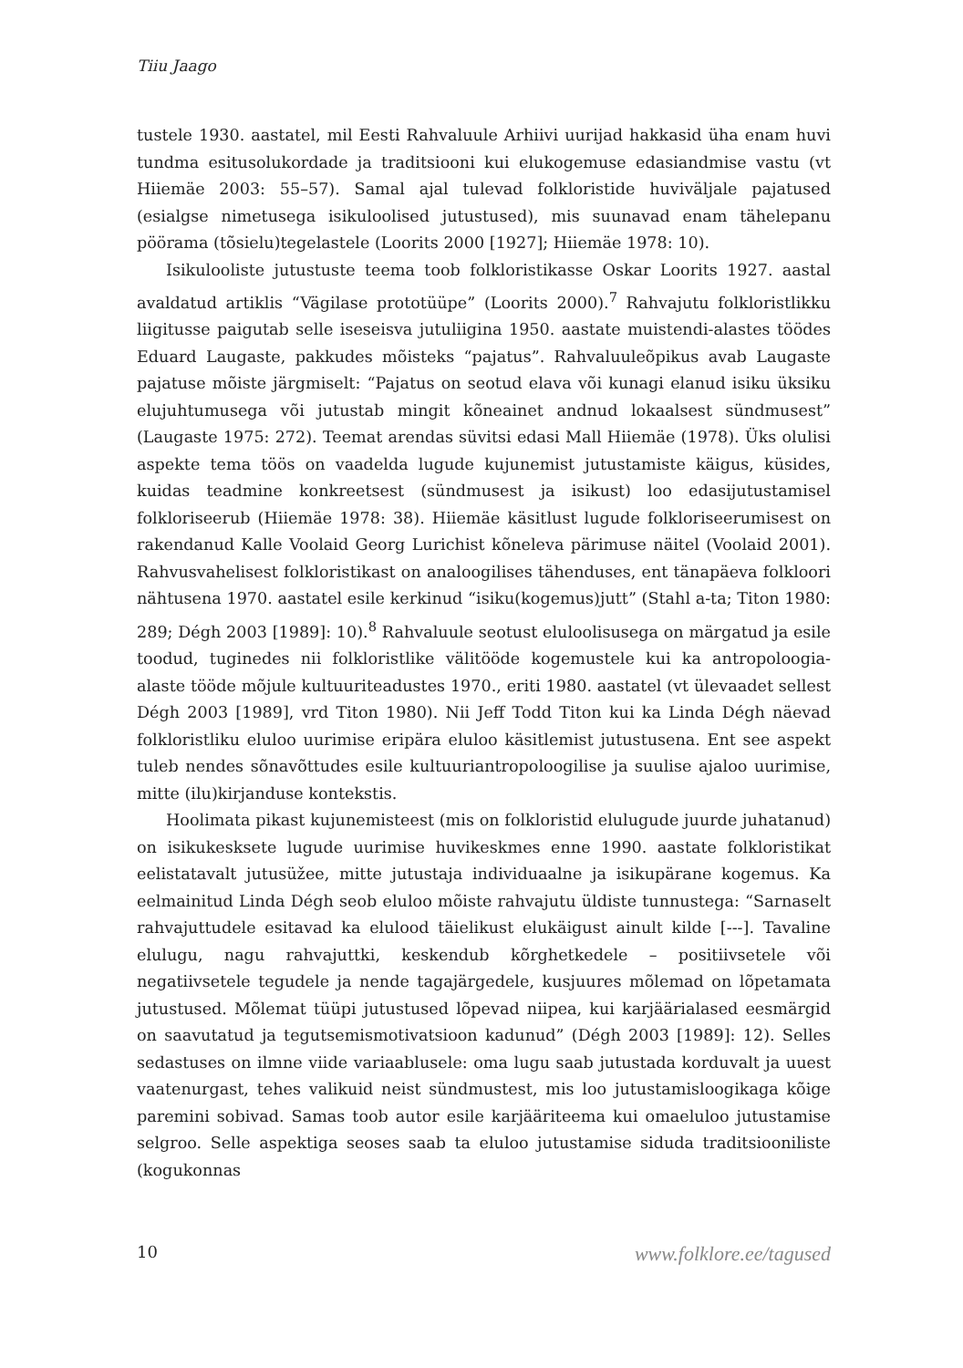Tiiu Jaago
tustele 1930. aastatel, mil Eesti Rahvaluule Arhiivi uurijad hakkasid üha enam huvi tundma esitusolukordade ja traditsiooni kui elukogemuse edasiandmise vastu (vt Hiiemäe 2003: 55–57). Samal ajal tulevad folkloristide huviväljale pajatused (esialgse nimetusega isikuloolised jutustused), mis suunavad enam tähelepanu pöörama (tõsielu)tegelastele (Loorits 2000 [1927]; Hiiemäe 1978: 10).
Isikulooliste jutustuste teema toob folkloristikasse Oskar Loorits 1927. aastal avaldatud artiklis “Vägilase prototüüpe” (Loorits 2000).<sup>7</sup> Rahvajutu folkloristlikku liigitusse paigutab selle iseseisva jutuliigina 1950. aastate muistendi-alastes töödes Eduard Laugaste, pakkudes mõisteks “pajatus”. Rahvaluuleõpikus avab Laugaste pajatuse mõiste järgmiselt: “Pajatus on seotud elava või kunagi elanud isiku üksiku elujuhtumusega või jutustab mingit kõneainet andnud lokaalsest sündmusest” (Laugaste 1975: 272). Teemat arendas süvitsi edasi Mall Hiiemäe (1978). Üks olulisi aspekte tema töös on vaadelda lugude kujunemist jutustamiste käigus, küsides, kuidas teadmine konkreetsest (sündmusest ja isikust) loo edasijutustamisel folkloriseerub (Hiiemäe 1978: 38). Hiiemäe käsitlust lugude folkloriseerumisest on rakendanud Kalle Voolaid Georg Lurichist kõneleva pärimuse näitel (Voolaid 2001). Rahvusvahelisest folkloristikast on analoogilises tähenduses, ent tänapäeva folkloori nähtusena 1970. aastatel esile kerkinud “isiku(kogemus)jutt” (Stahl a-ta; Titon 1980: 289; Dégh 2003 [1989]: 10).<sup>8</sup> Rahvaluule seotust eluloolisusega on märgatud ja esile toodud, tuginedes nii folkloristlike välitööde kogemustele kui ka antropoloogia-alaste tööde mõjule kultuuriteadustes 1970., eriti 1980. aastatel (vt ülevaadet sellest Dégh 2003 [1989], vrd Titon 1980). Nii Jeff Todd Titon kui ka Linda Dégh näevad folkloristliku eluloo uurimise eripära eluloo käsitlemist jutustusena. Ent see aspekt tuleb nendes sõnavõttudes esile kultuuriantropoloogilise ja suulise ajaloo uurimise, mitte (ilu)kirjanduse kontekstis.
Hoolimata pikast kujunemisteest (mis on folkloristid elulugude juurde juhatanud) on isikukesksete lugude uurimise huvikeskmes enne 1990. aastate folkloristikat eelistatavalt jutusüžee, mitte jutustaja individuaalne ja isikupärane kogemus. Ka eelmainitud Linda Dégh seob eluloo mõiste rahvajutu üldiste tunnustega: “Sarnaselt rahvajuttudele esitavad ka elulood täielikust elukäigust ainult kilde [---]. Tavaline elulugu, nagu rahvajuttki, keskendub kõrghetkedele – positiivsetele või negatiivsetele tegudele ja nende tagajärgedele, kusjuures mõlemad on lõpetamata jutustused. Mõlemat tüüpi jutustused lõpevad niipea, kui karjäärialased eesmärgid on saavutatud ja tegutsemismotivatsioon kadunud” (Dégh 2003 [1989]: 12). Selles sedastuses on ilmne viide variaablusele: oma lugu saab jutustada korduvalt ja uuest vaatenurgast, tehes valikuid neist sündmustest, mis loo jutustamisloogikaga kõige paremini sobivad. Samas toob autor esile karjääriteema kui omaeluloo jutustamise selgroo. Selle aspektiga seoses saab ta eluloo jutustamise siduda traditsiooniliste (kogukonnas
10 www.folklore.ee/tagused